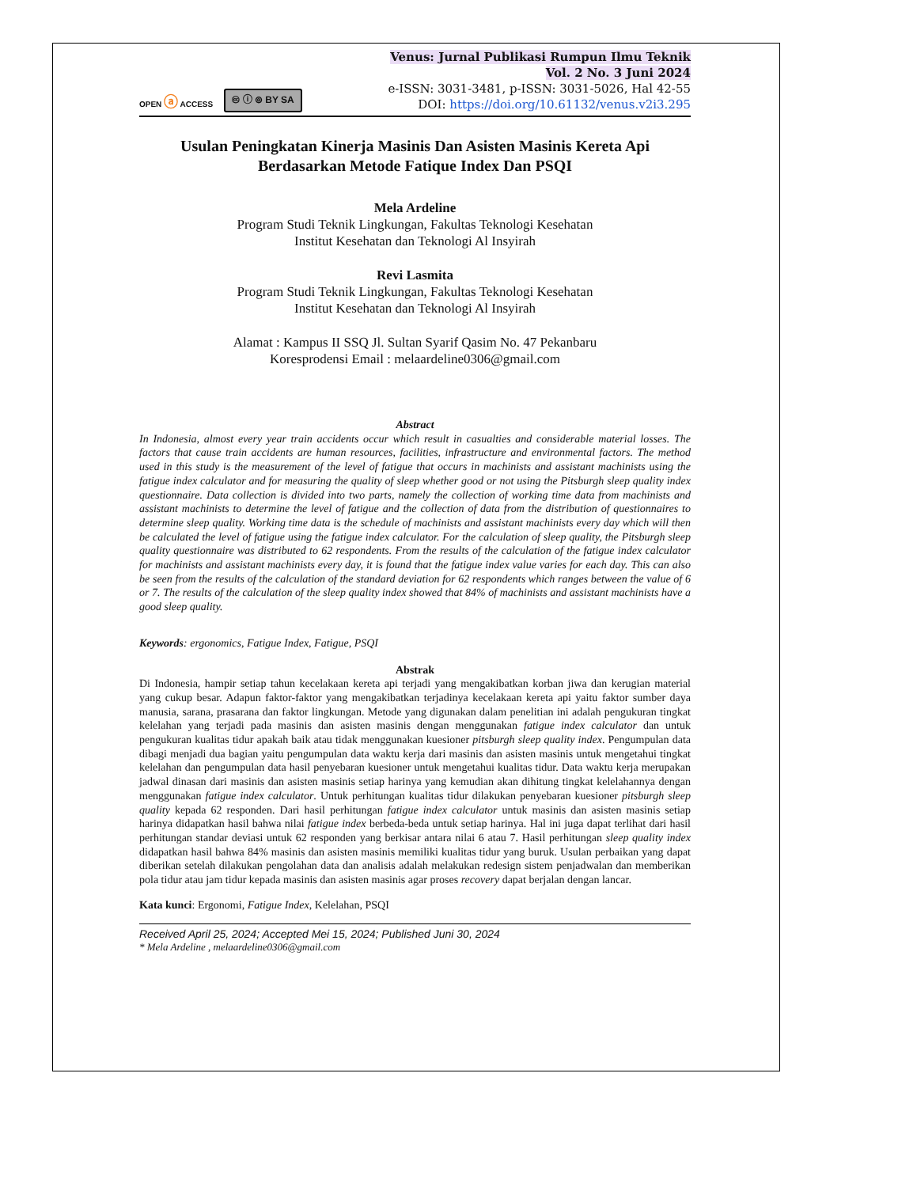OPEN ⓐ ACCESS 🅭 ⓘ ⊚ BY SA
Venus: Jurnal Publikasi Rumpun Ilmu Teknik
Vol. 2 No. 3 Juni 2024
e-ISSN: 3031-3481, p-ISSN: 3031-5026, Hal 42-55
DOI: https://doi.org/10.61132/venus.v2i3.295
Usulan Peningkatan Kinerja Masinis Dan Asisten Masinis Kereta Api Berdasarkan Metode Fatique Index Dan PSQI
Mela Ardeline
Program Studi Teknik Lingkungan, Fakultas Teknologi Kesehatan
Institut Kesehatan dan Teknologi Al Insyirah
Revi Lasmita
Program Studi Teknik Lingkungan, Fakultas Teknologi Kesehatan
Institut Kesehatan dan Teknologi Al Insyirah
Alamat : Kampus II SSQ Jl. Sultan Syarif Qasim No. 47 Pekanbaru
Koresprodensi Email : melaardeline0306@gmail.com
Abstract
In Indonesia, almost every year train accidents occur which result in casualties and considerable material losses. The factors that cause train accidents are human resources, facilities, infrastructure and environmental factors. The method used in this study is the measurement of the level of fatigue that occurs in machinists and assistant machinists using the fatigue index calculator and for measuring the quality of sleep whether good or not using the Pitsburgh sleep quality index questionnaire. Data collection is divided into two parts, namely the collection of working time data from machinists and assistant machinists to determine the level of fatigue and the collection of data from the distribution of questionnaires to determine sleep quality. Working time data is the schedule of machinists and assistant machinists every day which will then be calculated the level of fatigue using the fatigue index calculator. For the calculation of sleep quality, the Pitsburgh sleep quality questionnaire was distributed to 62 respondents. From the results of the calculation of the fatigue index calculator for machinists and assistant machinists every day, it is found that the fatigue index value varies for each day. This can also be seen from the results of the calculation of the standard deviation for 62 respondents which ranges between the value of 6 or 7. The results of the calculation of the sleep quality index showed that 84% of machinists and assistant machinists have a good sleep quality.
Keywords: ergonomics, Fatigue Index, Fatigue, PSQI
Abstrak
Di Indonesia, hampir setiap tahun kecelakaan kereta api terjadi yang mengakibatkan korban jiwa dan kerugian material yang cukup besar. Adapun faktor-faktor yang mengakibatkan terjadinya kecelakaan kereta api yaitu faktor sumber daya manusia, sarana, prasarana dan faktor lingkungan. Metode yang digunakan dalam penelitian ini adalah pengukuran tingkat kelelahan yang terjadi pada masinis dan asisten masinis dengan menggunakan fatigue index calculator dan untuk pengukuran kualitas tidur apakah baik atau tidak menggunakan kuesioner pitsburgh sleep quality index. Pengumpulan data dibagi menjadi dua bagian yaitu pengumpulan data waktu kerja dari masinis dan asisten masinis untuk mengetahui tingkat kelelahan dan pengumpulan data hasil penyebaran kuesioner untuk mengetahui kualitas tidur. Data waktu kerja merupakan jadwal dinasan dari masinis dan asisten masinis setiap harinya yang kemudian akan dihitung tingkat kelelahannya dengan menggunakan fatigue index calculator. Untuk perhitungan kualitas tidur dilakukan penyebaran kuesioner pitsburgh sleep quality kepada 62 responden. Dari hasil perhitungan fatigue index calculator untuk masinis dan asisten masinis setiap harinya didapatkan hasil bahwa nilai fatigue index berbeda-beda untuk setiap harinya. Hal ini juga dapat terlihat dari hasil perhitungan standar deviasi untuk 62 responden yang berkisar antara nilai 6 atau 7. Hasil perhitungan sleep quality index didapatkan hasil bahwa 84% masinis dan asisten masinis memiliki kualitas tidur yang buruk. Usulan perbaikan yang dapat diberikan setelah dilakukan pengolahan data dan analisis adalah melakukan redesign sistem penjadwalan dan memberikan pola tidur atau jam tidur kepada masinis dan asisten masinis agar proses recovery dapat berjalan dengan lancar.
Kata kunci: Ergonomi, Fatigue Index, Kelelahan, PSQI
Received April 25, 2024; Accepted Mei 15, 2024; Published Juni 30, 2024
* Mela Ardeline , melaardeline0306@gmail.com